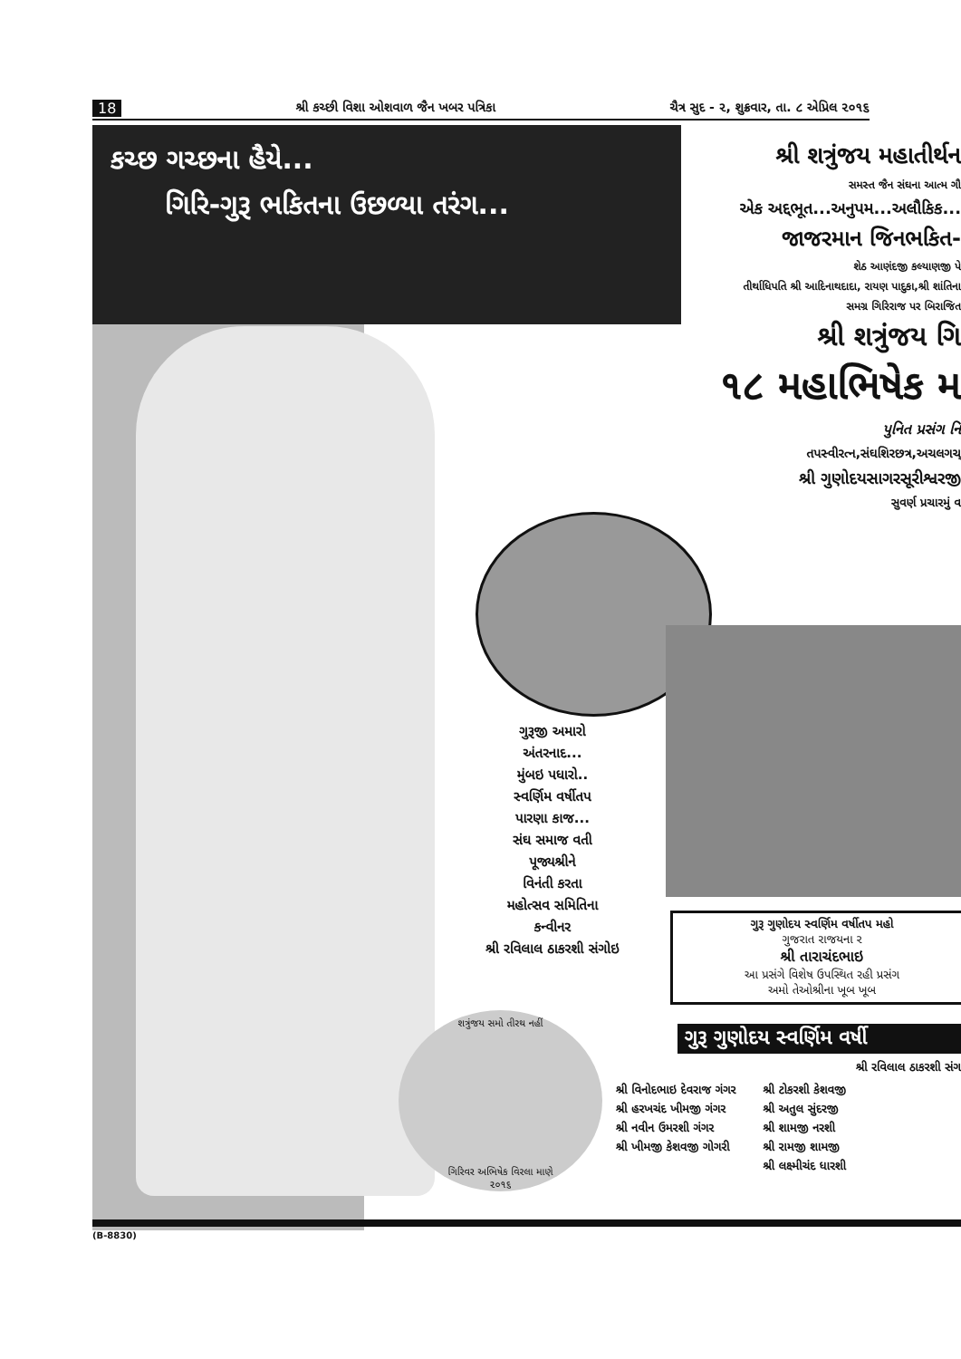18 શ્રી કચ્છી વિશા ઓશવાળ જૈન ખબર પત્રિકા ચૈત્ર સુદ - ૨, શુક્રવાર, તા. ૮ એપ્રિલ ૨૦૧૬
કચ્છ ગચ્છના હૈયે...
ગિરિ-ગુરૂ ભકિતના ઉછળ્યા તરંગ...
શ્રી શત્રુંજય મહાતીર્થન
સમસ્ત જૈન સંઘના આત્મ ગૌ
એક અદ્દભૂત...અનુપમ...અલૌકિક...
જાજરમાન જિનભકિત-
શેઠ આણંદજી કલ્યાણજી પે
તીર્થાધિપતિ શ્રી આદિનાથદાદા, રાયણ પાદુકા,શ્રી શાંતિના
સમગ્ર ગિરિરાજ પર બિરાજિત
શ્રી શત્રુંજય ગિ
૧૮ મહાભિષેક મ
પુનિત પ્રસંગ નિ
તપસ્વીરત્ન,સંઘશિરછત્ર,અચલગચ્
શ્રી ગુણોદયસાગરસૂરીશ્વરજી
સુવર્ણ પ્રચારમું વ
ગુરૂજી અમારો
અંતરનાદ...
મુંબઇ પધારો..
સ્વર્ણિમ વર્ષીતપ
પારણા કાજ...
સંઘ સમાજ વતી
પૂજ્યશ્રીને
વિનંતી કરતા
મહોત્સવ સમિતિના
કન્વીનર
શ્રી રવિલાલ ઠાકરશી સંગોઇ
ગુરૂ ગુણોદય સ્વર્ણિમ વર્ષીતપ મહો
ગુજરાત રાજયના ર
શ્રી તારાચંદભાઇ
આ પ્રસંગે વિશેષ ઉપસ્થિત રહી પ્રસંગ
અમો તેઓશ્રીના ખૂબ ખૂબ
ગુરૂ ગુણોદય સ્વર્ણિમ વર્ષી
શત્રુંજય સમો તીરથ નહીં
ગિરિવર અભિષેક વિરલા માણે
૨૦૧૬
શ્રી રવિલાલ ઠાકરશી સંગ
શ્રી વિનોદભાઇ દેવરાજ ગંગર
શ્રી હરખચંદ ખીમજી ગંગર
શ્રી નવીન ઉમરશી ગંગર
શ્રી ખીમજી કેશવજી ગોગરી
શ્રી ટોકરશી કેશવજી
શ્રી અતુલ સુંદરજી
શ્રી શામજી નરશી
શ્રી રામજી શામજી
શ્રી લક્ષ્મીચંદ ધારશી
(B-8830)